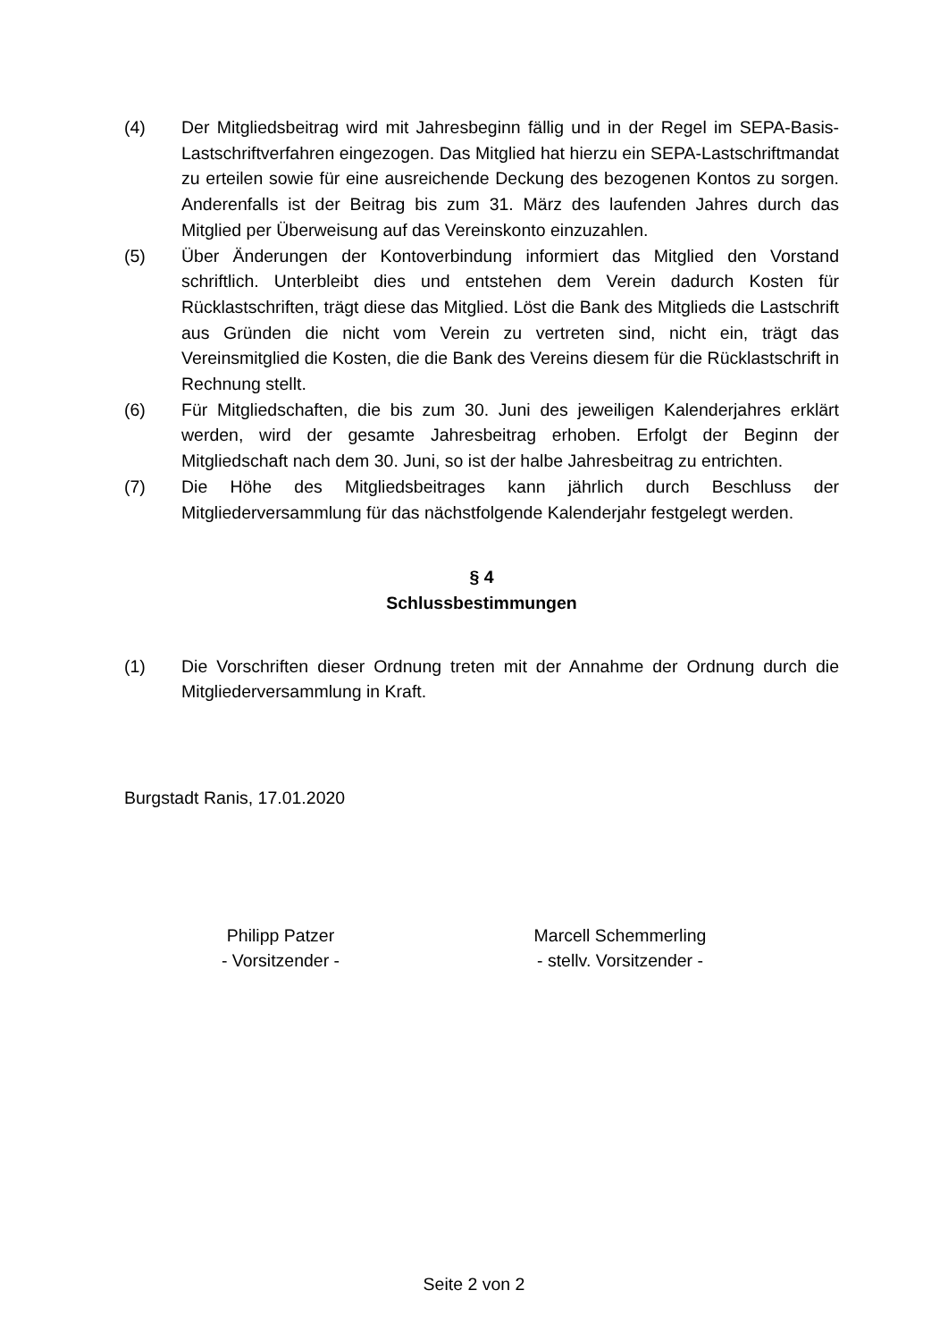(4) Der Mitgliedsbeitrag wird mit Jahresbeginn fällig und in der Regel im SEPA-Basis-Lastschriftverfahren eingezogen. Das Mitglied hat hierzu ein SEPA-Lastschriftmandat zu erteilen sowie für eine ausreichende Deckung des bezogenen Kontos zu sorgen. Anderenfalls ist der Beitrag bis zum 31. März des laufenden Jahres durch das Mitglied per Überweisung auf das Vereinskonto einzuzahlen.
(5) Über Änderungen der Kontoverbindung informiert das Mitglied den Vorstand schriftlich. Unterbleibt dies und entstehen dem Verein dadurch Kosten für Rücklastschriften, trägt diese das Mitglied. Löst die Bank des Mitglieds die Lastschrift aus Gründen die nicht vom Verein zu vertreten sind, nicht ein, trägt das Vereinsmitglied die Kosten, die die Bank des Vereins diesem für die Rücklastschrift in Rechnung stellt.
(6) Für Mitgliedschaften, die bis zum 30. Juni des jeweiligen Kalenderjahres erklärt werden, wird der gesamte Jahresbeitrag erhoben. Erfolgt der Beginn der Mitgliedschaft nach dem 30. Juni, so ist der halbe Jahresbeitrag zu entrichten.
(7) Die Höhe des Mitgliedsbeitrages kann jährlich durch Beschluss der Mitgliederversammlung für das nächstfolgende Kalenderjahr festgelegt werden.
§ 4
Schlussbestimmungen
(1) Die Vorschriften dieser Ordnung treten mit der Annahme der Ordnung durch die Mitgliederversammlung in Kraft.
Burgstadt Ranis, 17.01.2020
Philipp Patzer
- Vorsitzender -
Marcell Schemmerling
- stellv. Vorsitzender -
Seite 2 von 2